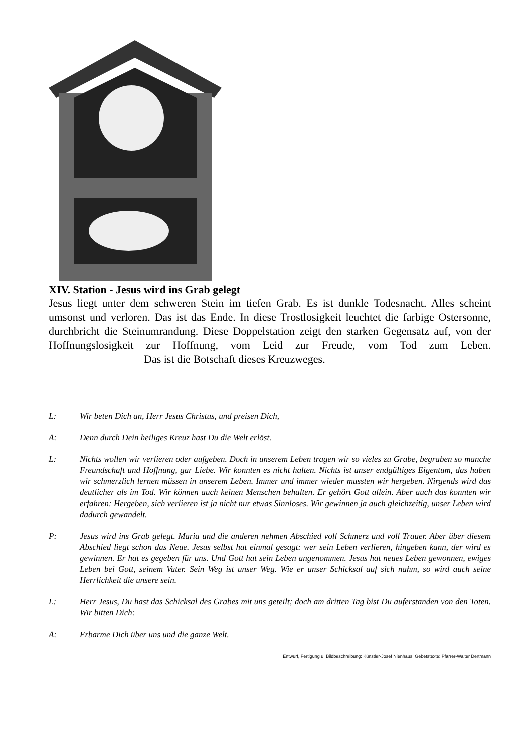XIV. Station - Jesus wird ins Grab gelegt
Jesus liegt unter dem schweren Stein im tiefen Grab. Es ist dunkle Todesnacht. Alles scheint umsonst und verloren. Das ist das Ende. In diese Trostlosigkeit leuchtet die farbige Ostersonne, durchbricht die Steinumrandung. Diese Doppelstation zeigt den starken Gegensatz auf, von der Hoffnungslosigkeit zur Hoffnung, vom Leid zur Freude, vom Tod zum Leben. Das ist die Botschaft dieses Kreuzweges.
L: Wir beten Dich an, Herr Jesus Christus, und preisen Dich,
A: Denn durch Dein heiliges Kreuz hast Du die Welt erlöst.
L: Nichts wollen wir verlieren oder aufgeben. Doch in unserem Leben tragen wir so vieles zu Grabe, begraben so manche Freundschaft und Hoffnung, gar Liebe. Wir konnten es nicht halten. Nichts ist unser endgültiges Eigentum, das haben wir schmerzlich lernen müssen in unserem Leben. Immer und immer wieder mussten wir hergeben. Nirgends wird das deutlicher als im Tod. Wir können auch keinen Menschen behalten. Er gehört Gott allein. Aber auch das konnten wir erfahren: Hergeben, sich verlieren ist ja nicht nur etwas Sinnloses. Wir gewinnen ja auch gleichzeitig, unser Leben wird dadurch gewandelt.
P: Jesus wird ins Grab gelegt. Maria und die anderen nehmen Abschied voll Schmerz und voll Trauer. Aber über diesem Abschied liegt schon das Neue. Jesus selbst hat einmal gesagt: wer sein Leben verlieren, hingeben kann, der wird es gewinnen. Er hat es gegeben für uns. Und Gott hat sein Leben angenommen. Jesus hat neues Leben gewonnen, ewiges Leben bei Gott, seinem Vater. Sein Weg ist unser Weg. Wie er unser Schicksal auf sich nahm, so wird auch seine Herrlichkeit die unsere sein.
L: Herr Jesus, Du hast das Schicksal des Grabes mit uns geteilt; doch am dritten Tag bist Du auferstanden von den Toten. Wir bitten Dich:
A: Erbarme Dich über uns und die ganze Welt.
Entwurf, Fertigung u. Bildbeschreibung: Künstler-Josef Nienhaus; Gebetstexte: Pfarrer-Walter Dertmann